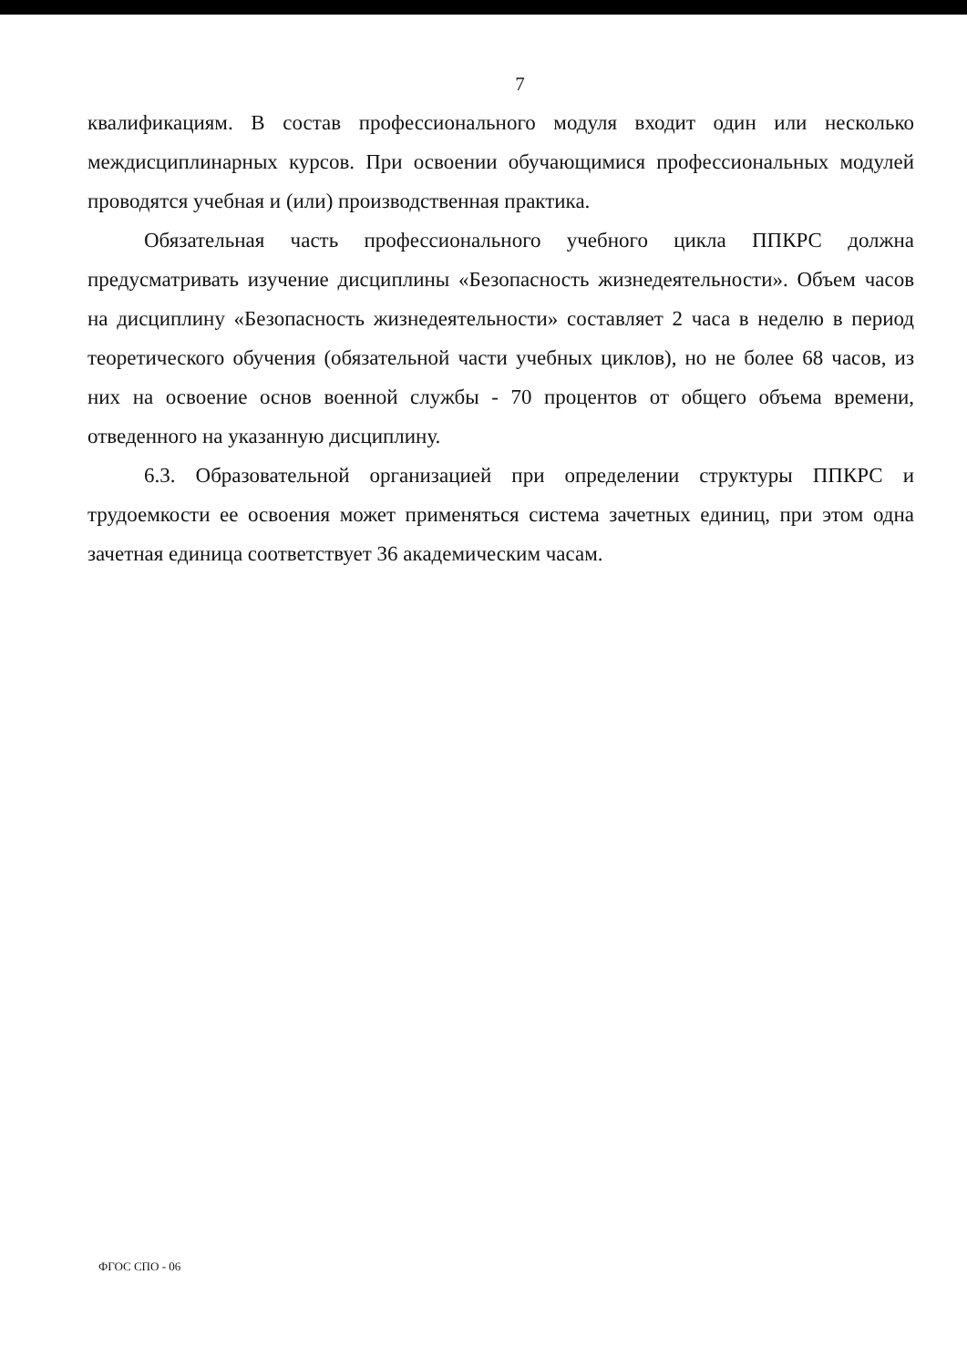7
квалификациям. В состав профессионального модуля входит один или несколько междисциплинарных курсов. При освоении обучающимися профессиональных модулей проводятся учебная и (или) производственная практика.
Обязательная часть профессионального учебного цикла ППКРС должна предусматривать изучение дисциплины «Безопасность жизнедеятельности». Объем часов на дисциплину «Безопасность жизнедеятельности» составляет 2 часа в неделю в период теоретического обучения (обязательной части учебных циклов), но не более 68 часов, из них на освоение основ военной службы - 70 процентов от общего объема времени, отведенного на указанную дисциплину.
6.3. Образовательной организацией при определении структуры ППКРС и трудоемкости ее освоения может применяться система зачетных единиц, при этом одна зачетная единица соответствует 36 академическим часам.
ФГОС СПО - 06